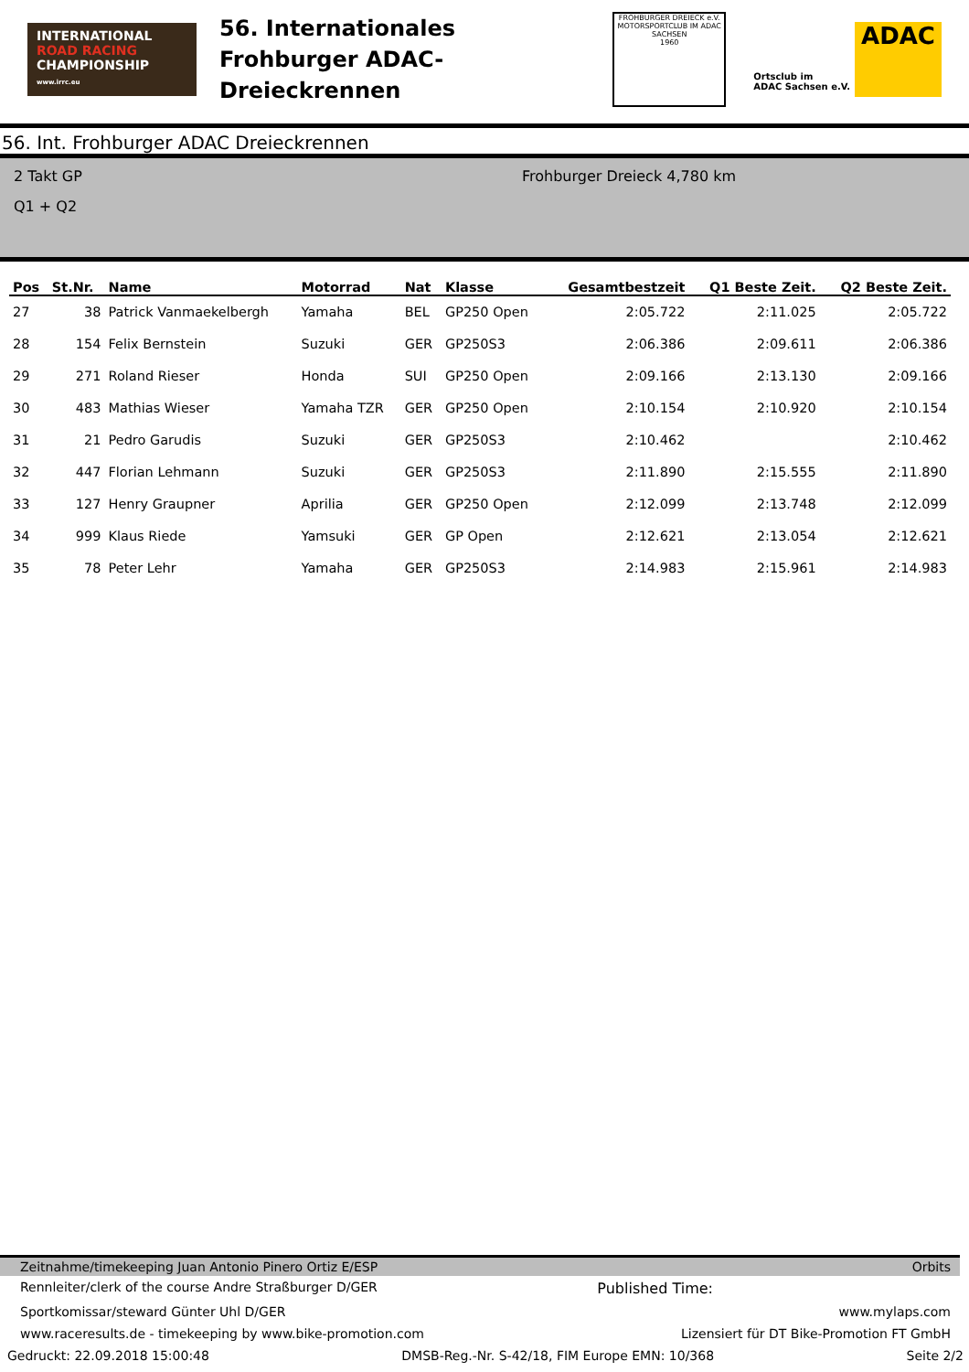INTERNATIONAL
ROAD RACING
CHAMPIONSHIP
www.irrc.eu
56. Internationales
Frohburger ADAC-Dreieckrennen
FROHBURGER DREIECK e.V.
MOTORSPORTCLUB IM ADAC SACHSEN
1960
Ortsclub im
ADAC Sachsen e.V.
ADAC
56. Int. Frohburger ADAC Dreieckrennen
2 Takt GP
Q1 + Q2
Frohburger Dreieck 4,780 km
| Pos | St.Nr. | Name | Motorrad | Nat | Klasse | Gesamtbestzeit | Q1 Beste Zeit. | Q2 Beste Zeit. |
| --- | --- | --- | --- | --- | --- | --- | --- | --- |
| 27 | 38 | Patrick Vanmaekelbergh | Yamaha | BEL | GP250 Open | 2:05.722 | 2:11.025 | 2:05.722 |
| 28 | 154 | Felix Bernstein | Suzuki | GER | GP250S3 | 2:06.386 | 2:09.611 | 2:06.386 |
| 29 | 271 | Roland Rieser | Honda | SUI | GP250 Open | 2:09.166 | 2:13.130 | 2:09.166 |
| 30 | 483 | Mathias Wieser | Yamaha TZR | GER | GP250 Open | 2:10.154 | 2:10.920 | 2:10.154 |
| 31 | 21 | Pedro Garudis | Suzuki | GER | GP250S3 | 2:10.462 | | 2:10.462 |
| 32 | 447 | Florian Lehmann | Suzuki | GER | GP250S3 | 2:11.890 | 2:15.555 | 2:11.890 |
| 33 | 127 | Henry Graupner | Aprilia | GER | GP250 Open | 2:12.099 | 2:13.748 | 2:12.099 |
| 34 | 999 | Klaus Riede | Yamsuki | GER | GP Open | 2:12.621 | 2:13.054 | 2:12.621 |
| 35 | 78 | Peter Lehr | Yamaha | GER | GP250S3 | 2:14.983 | 2:15.961 | 2:14.983 |
Zeitnahme/timekeeping Juan Antonio Pinero Ortiz E/ESP Orbits
Rennleiter/clerk of the course Andre Straßburger D/GER Published Time:
Sportkomissar/steward Günter Uhl D/GER www.mylaps.com
www.raceresults.de - timekeeping by www.bike-promotion.com Lizensiert für DT Bike-Promotion FT GmbH
Gedruckt: 22.09.2018 15:00:48 DMSB-Reg.-Nr. S-42/18, FIM Europe EMN: 10/368 Seite 2/2